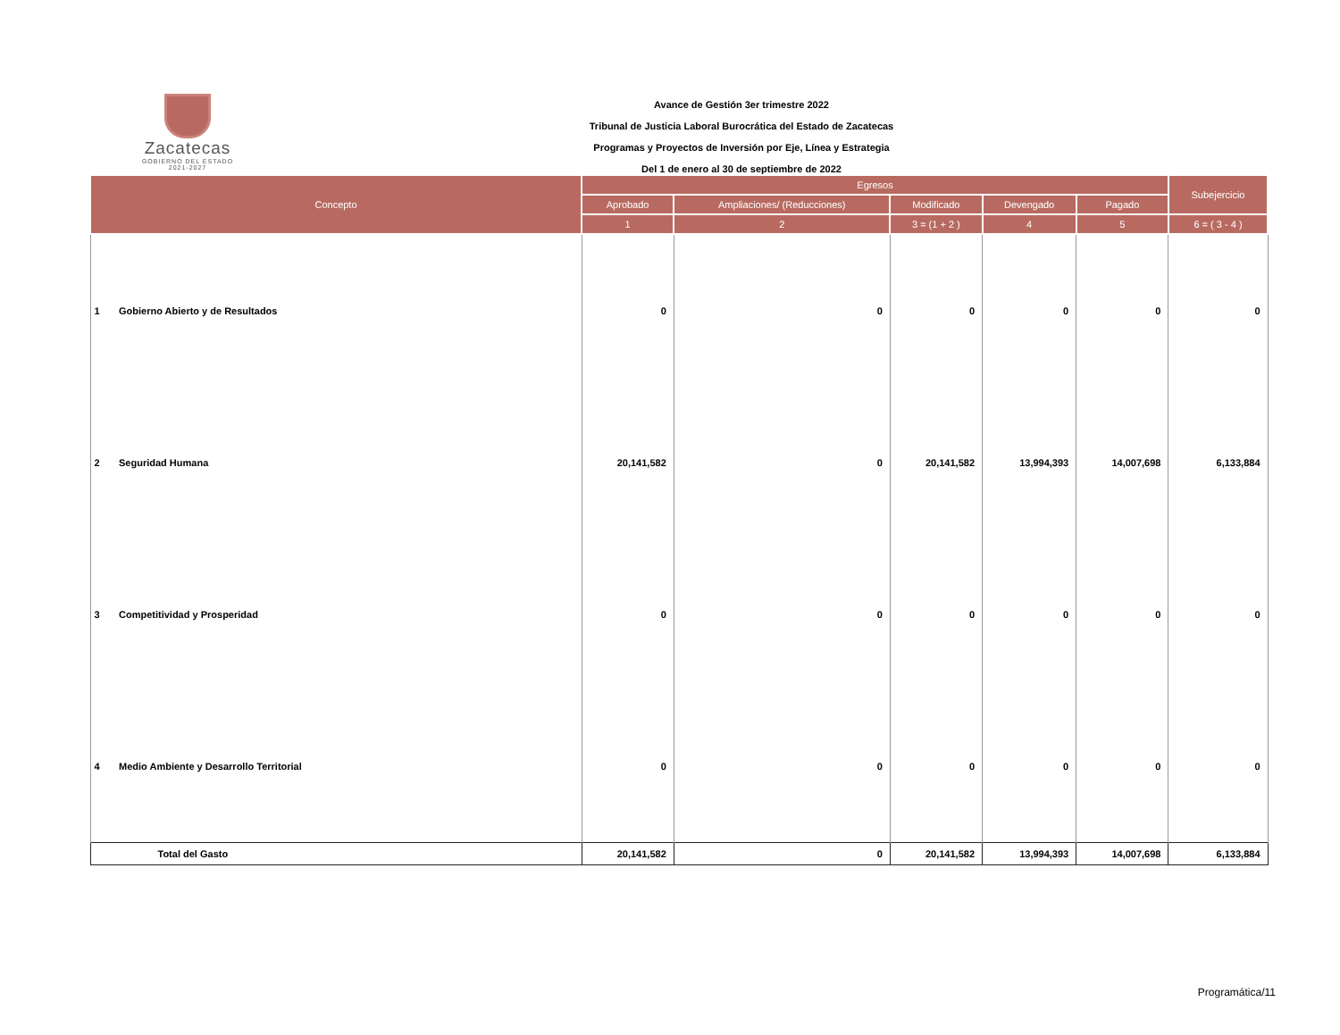Zacatecas
GOBIERNO DEL ESTADO
2021-2027
Avance de Gestión 3er trimestre 2022
Tribunal de Justicia Laboral Burocrática del Estado de Zacatecas
Programas y Proyectos de Inversión por Eje, Línea y Estrategia
Del 1 de enero al 30 de septiembre de 2022
| Concepto | Egresos | | | | | Subejercicio |
| --- | --- | --- | --- | --- | --- | --- |
| | Aprobado | Ampliaciones/ (Reducciones) | Modificado | Devengado | Pagado | |
| | 1 | 2 | 3 = (1 + 2 ) | 4 | 5 | 6 = ( 3 - 4 ) |
| 1 Gobierno Abierto y de Resultados | 0 | 0 | 0 | 0 | 0 | 0 |
| 2 Seguridad Humana | 20,141,582 | 0 | 20,141,582 | 13,994,393 | 14,007,698 | 6,133,884 |
| 3 Competitividad y Prosperidad | 0 | 0 | 0 | 0 | 0 | 0 |
| 4 Medio Ambiente y Desarrollo Territorial | 0 | 0 | 0 | 0 | 0 | 0 |
| Total del Gasto | 20,141,582 | 0 | 20,141,582 | 13,994,393 | 14,007,698 | 6,133,884 |
Programática/11